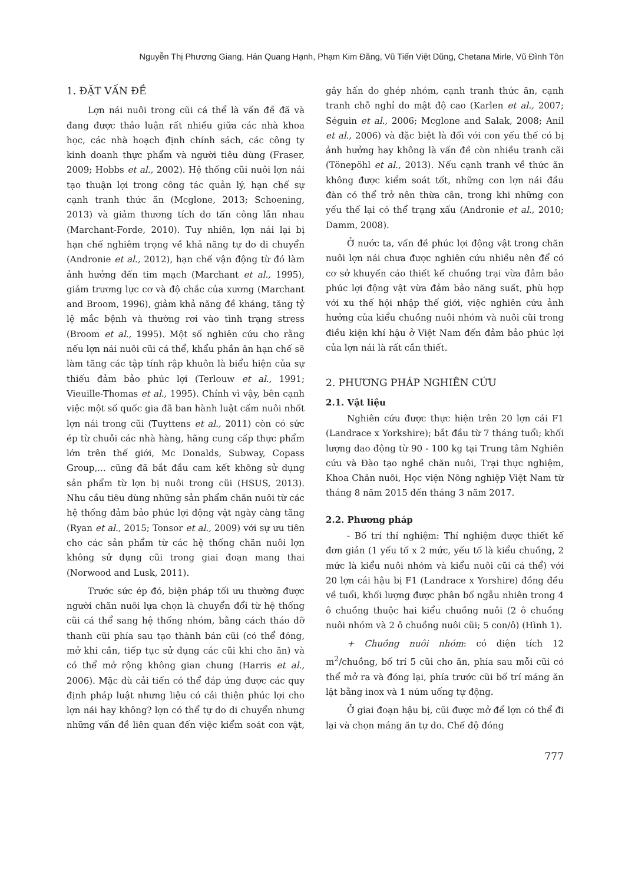Nguyễn Thị Phương Giang, Hán Quang Hạnh, Phạm Kim Đăng, Vũ Tiến Việt Dũng, Chetana Mirle, Vũ Đình Tôn
1. ĐẶT VẤN ĐỀ
Lợn nái nuôi trong cũi cá thể là vấn đề đã và đang được thảo luận rất nhiều giữa các nhà khoa học, các nhà hoạch định chính sách, các công ty kinh doanh thực phẩm và người tiêu dùng (Fraser, 2009; Hobbs et al., 2002). Hệ thống cũi nuôi lợn nái tạo thuận lợi trong công tác quản lý, hạn chế sự cạnh tranh thức ăn (Mcglone, 2013; Schoening, 2013) và giảm thương tích do tấn công lẫn nhau (Marchant-Forde, 2010). Tuy nhiên, lợn nái lại bị hạn chế nghiêm trọng về khả năng tự do di chuyển (Andronie et al., 2012), hạn chế vận động từ đó làm ảnh hưởng đến tim mạch (Marchant et al., 1995), giảm trương lực cơ và độ chắc của xương (Marchant and Broom, 1996), giảm khả năng đề kháng, tăng tỷ lệ mắc bệnh và thường rơi vào tình trạng stress (Broom et al., 1995). Một số nghiên cứu cho rằng nếu lợn nái nuôi cũi cá thể, khẩu phần ăn hạn chế sẽ làm tăng các tập tính rập khuôn là biểu hiện của sự thiếu đảm bảo phúc lợi (Terlouw et al., 1991; Vieuille-Thomas et al., 1995). Chính vì vậy, bên cạnh việc một số quốc gia đã ban hành luật cấm nuôi nhốt lợn nái trong cũi (Tuyttens et al., 2011) còn có sức ép từ chuỗi các nhà hàng, hãng cung cấp thực phẩm lớn trên thế giới, Mc Donalds, Subway, Copass Group,... cũng đã bắt đầu cam kết không sử dụng sản phẩm từ lợn bị nuôi trong cũi (HSUS, 2013). Nhu cầu tiêu dùng những sản phẩm chăn nuôi từ các hệ thống đảm bảo phúc lợi động vật ngày càng tăng (Ryan et al., 2015; Tonsor et al., 2009) với sự ưu tiên cho các sản phẩm từ các hệ thống chăn nuôi lợn không sử dụng cũi trong giai đoạn mang thai (Norwood and Lusk, 2011).
Trước sức ép đó, biện pháp tối ưu thường được người chăn nuôi lựa chọn là chuyển đổi từ hệ thống cũi cá thể sang hệ thống nhóm, bằng cách tháo dỡ thanh cũi phía sau tạo thành bán cũi (có thể đóng, mở khi cần, tiếp tục sử dụng các cũi khi cho ăn) và có thể mở rộng không gian chung (Harris et al., 2006). Mặc dù cải tiến có thể đáp ứng được các quy định pháp luật nhưng liệu có cải thiện phúc lợi cho lợn nái hay không? lợn có thể tự do di chuyển nhưng những vấn đề liên quan đến việc kiểm soát con vật, gây hấn do ghép nhóm, cạnh tranh thức ăn, cạnh tranh chỗ nghỉ do mật độ cao (Karlen et al., 2007; Séguin et al., 2006; Mcglone and Salak, 2008; Anil et al., 2006) và đặc biệt là đối với con yếu thế có bị ảnh hưởng hay không là vấn đề còn nhiều tranh cãi (Tönepöhl et al., 2013). Nếu cạnh tranh về thức ăn không được kiểm soát tốt, những con lợn nái đầu đàn có thể trở nên thừa cân, trong khi những con yếu thế lại có thể trạng xấu (Andronie et al., 2010; Damm, 2008).
Ở nước ta, vấn đề phúc lợi động vật trong chăn nuôi lợn nái chưa được nghiên cứu nhiều nên để có cơ sở khuyến cáo thiết kế chuồng trại vừa đảm bảo phúc lợi động vật vừa đảm bảo năng suất, phù hợp với xu thế hội nhập thế giới, việc nghiên cứu ảnh hưởng của kiểu chuồng nuôi nhóm và nuôi cũi trong điều kiện khí hậu ở Việt Nam đến đảm bảo phúc lợi của lợn nái là rất cần thiết.
2. PHƯƠNG PHÁP NGHIÊN CỨU
2.1. Vật liệu
Nghiên cứu được thực hiện trên 20 lợn cái F1 (Landrace x Yorkshire); bắt đầu từ 7 tháng tuổi; khối lượng dao động từ 90 - 100 kg tại Trung tâm Nghiên cứu và Đào tạo nghề chăn nuôi, Trại thực nghiệm, Khoa Chăn nuôi, Học viện Nông nghiệp Việt Nam từ tháng 8 năm 2015 đến tháng 3 năm 2017.
2.2. Phương pháp
- Bố trí thí nghiệm: Thí nghiệm được thiết kế đơn giản (1 yếu tố x 2 mức, yếu tố là kiểu chuồng, 2 mức là kiểu nuôi nhóm và kiểu nuôi cũi cá thể) với 20 lợn cái hậu bị F1 (Landrace x Yorshire) đồng đều về tuổi, khối lượng được phân bố ngẫu nhiên trong 4 ô chuồng thuộc hai kiểu chuồng nuôi (2 ô chuồng nuôi nhóm và 2 ô chuồng nuôi cũi; 5 con/ô) (Hình 1).
+ Chuồng nuôi nhóm: có diện tích 12 m<sup>2</sup>/chuồng, bố trí 5 cũi cho ăn, phía sau mỗi cũi có thể mở ra và đóng lại, phía trước cũi bố trí máng ăn lật bằng inox và 1 núm uống tự động.
Ở giai đoạn hậu bị, cũi được mở để lợn có thể đi lại và chọn máng ăn tự do. Chế độ đóng
777